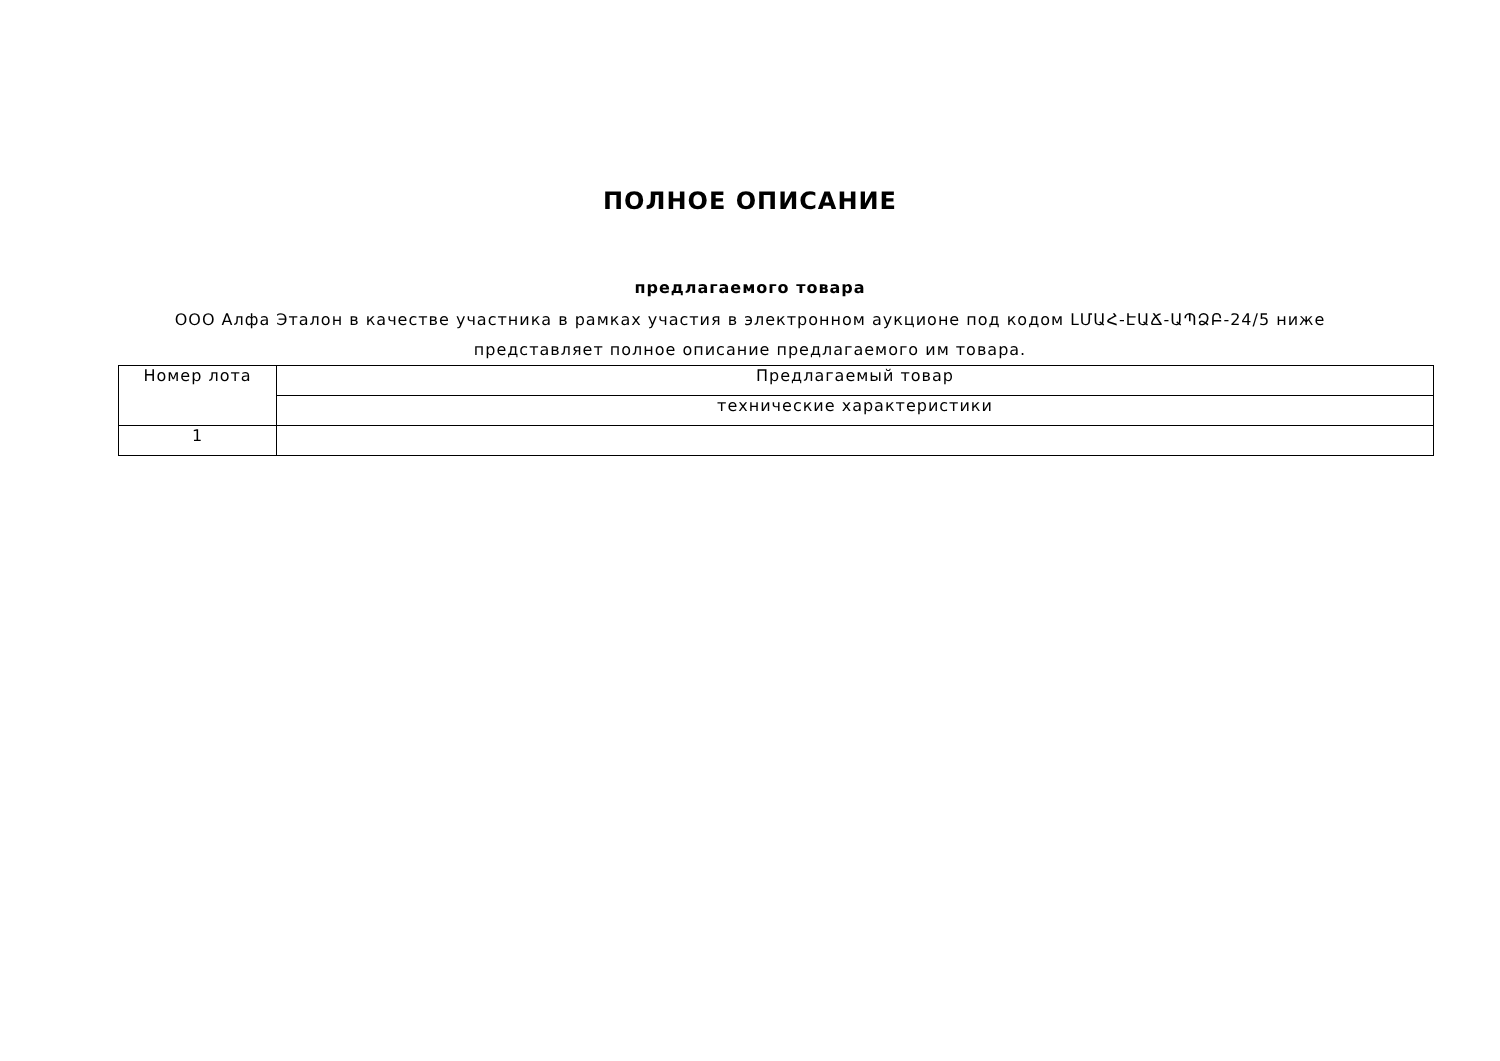ПОЛНОЕ ОПИСАНИЕ
предлагаемого товара
ООО Алфа Эталон в качестве участника в рамках участия в электронном аукционе под кодом ԼՄԱՀ-ԷԱՃ-ԱՊՁԲ-24/5 ниже представляет полное описание предлагаемого им товара.
| Номер лота | Предлагаемый товар |
| --- | --- |
| | технические характеристики |
| 1 | |